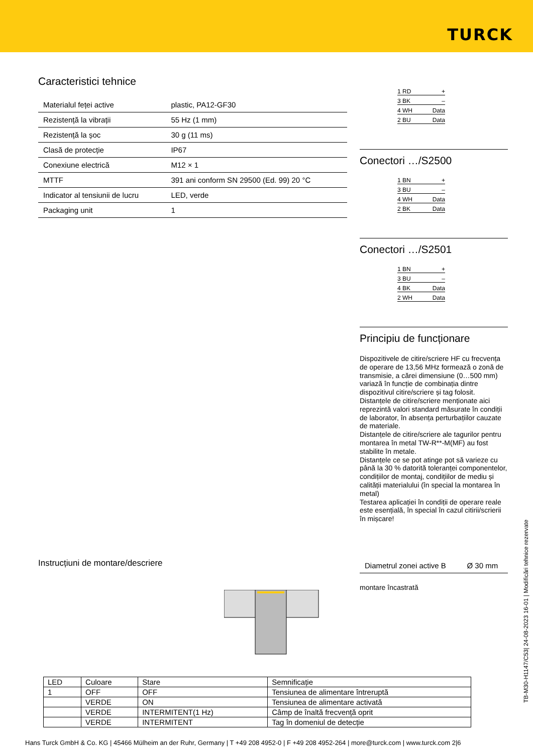TURCK
Caracteristici tehnice
| Materialul feței active | plastic, PA12-GF30 |
| Rezistență la vibrații | 55 Hz (1 mm) |
| Rezistență la șoc | 30 g (11 ms) |
| Clasă de protecție | IP67 |
| Conexiune electrică | M12 × 1 |
| MTTF | 391 ani conform SN 29500 (Ed. 99) 20 °C |
| Indicator al tensiunii de lucru | LED, verde |
| Packaging unit | 1 |
1 RD +
3 BK –
4 WH Data
2 BU Data
Conectori …/S2500
1 BN +
3 BU –
4 WH Data
2 BK Data
Conectori …/S2501
1 BN +
3 BU –
4 BK Data
2 WH Data
Principiu de funcționare
Dispozitivele de citire/scriere HF cu frecvența de operare de 13,56 MHz formează o zonă de transmisie, a cărei dimensiune (0…500 mm) variază în funcție de combinația dintre dispozitivul citire/scriere și tag folosit. Distanțele de citire/scriere menționate aici reprezintă valori standard măsurate în condiții de laborator, în absența perturbațiilor cauzate de materiale.
Distanțele de citire/scriere ale tagurilor pentru montarea în metal TW-R**-M(MF) au fost stabilite în metale.
Distanțele ce se pot atinge pot să varieze cu până la 30 % datorită toleranței componentelor, condițiilor de montaj, condițiilor de mediu și calității materialului (în special la montarea în metal)
Testarea aplicației în condiții de operare reale este esențială, în special în cazul citirii/scrierii în mișcare!
| Diametrul zonei active B | Ø 30 mm |
montare încastrată
Instrucțiuni de montare/descriere
| LED | Culoare | Stare | Semnificație |
| --- | --- | --- | --- |
| 1 | OFF | OFF | Tensiunea de alimentare întreruptă |
| | VERDE | ON | Tensiunea de alimentare activată |
| | VERDE | INTERMITENT(1 Hz) | Câmp de înaltă frecvență oprit |
| | VERDE | INTERMITENT | Tag în domeniul de detecție |
Hans Turck GmbH & Co. KG | 45466 Mülheim an der Ruhr, Germany | T +49 208 4952-0 | F +49 208 4952-264 | more@turck.com | www.turck.com 2|6
TB-M30-H1147/C53| 24-08-2023 16-01 | Modificări tehnice rezervate